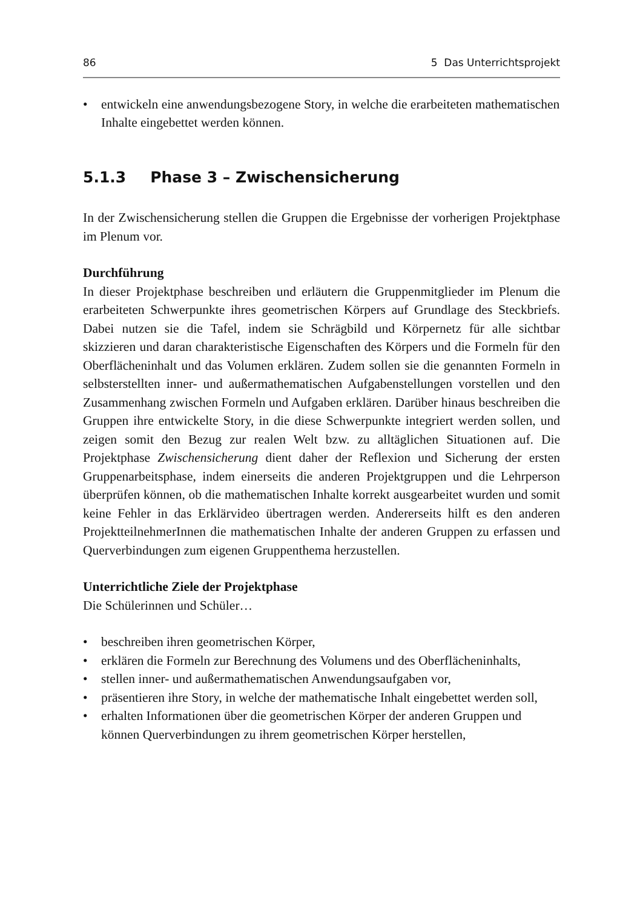86 5 Das Unterrichtsprojekt
• entwickeln eine anwendungsbezogene Story, in welche die erarbeiteten mathematischen Inhalte eingebettet werden können.
5.1.3 Phase 3 – Zwischensicherung
In der Zwischensicherung stellen die Gruppen die Ergebnisse der vorherigen Projektphase im Plenum vor.
Durchführung
In dieser Projektphase beschreiben und erläutern die Gruppenmitglieder im Plenum die erarbeiteten Schwerpunkte ihres geometrischen Körpers auf Grundlage des Steckbriefs. Dabei nutzen sie die Tafel, indem sie Schrägbild und Körpernetz für alle sichtbar skizzieren und daran charakteristische Eigenschaften des Körpers und die Formeln für den Oberflächeninhalt und das Volumen erklären. Zudem sollen sie die genannten Formeln in selbsterstellten inner- und außermathematischen Aufgabenstellungen vorstellen und den Zusammenhang zwischen Formeln und Aufgaben erklären. Darüber hinaus beschreiben die Gruppen ihre entwickelte Story, in die diese Schwerpunkte integriert werden sollen, und zeigen somit den Bezug zur realen Welt bzw. zu alltäglichen Situationen auf. Die Projektphase Zwischensicherung dient daher der Reflexion und Sicherung der ersten Gruppenarbeitsphase, indem einerseits die anderen Projektgruppen und die Lehrperson überprüfen können, ob die mathematischen Inhalte korrekt ausgearbeitet wurden und somit keine Fehler in das Erklärvideo übertragen werden. Andererseits hilft es den anderen ProjektteilnehmerInnen die mathematischen Inhalte der anderen Gruppen zu erfassen und Querverbindungen zum eigenen Gruppenthema herzustellen.
Unterrichtliche Ziele der Projektphase
Die Schülerinnen und Schüler…
• beschreiben ihren geometrischen Körper,
• erklären die Formeln zur Berechnung des Volumens und des Oberflächeninhalts,
• stellen inner- und außermathematischen Anwendungsaufgaben vor,
• präsentieren ihre Story, in welche der mathematische Inhalt eingebettet werden soll,
• erhalten Informationen über die geometrischen Körper der anderen Gruppen und können Querverbindungen zu ihrem geometrischen Körper herstellen,